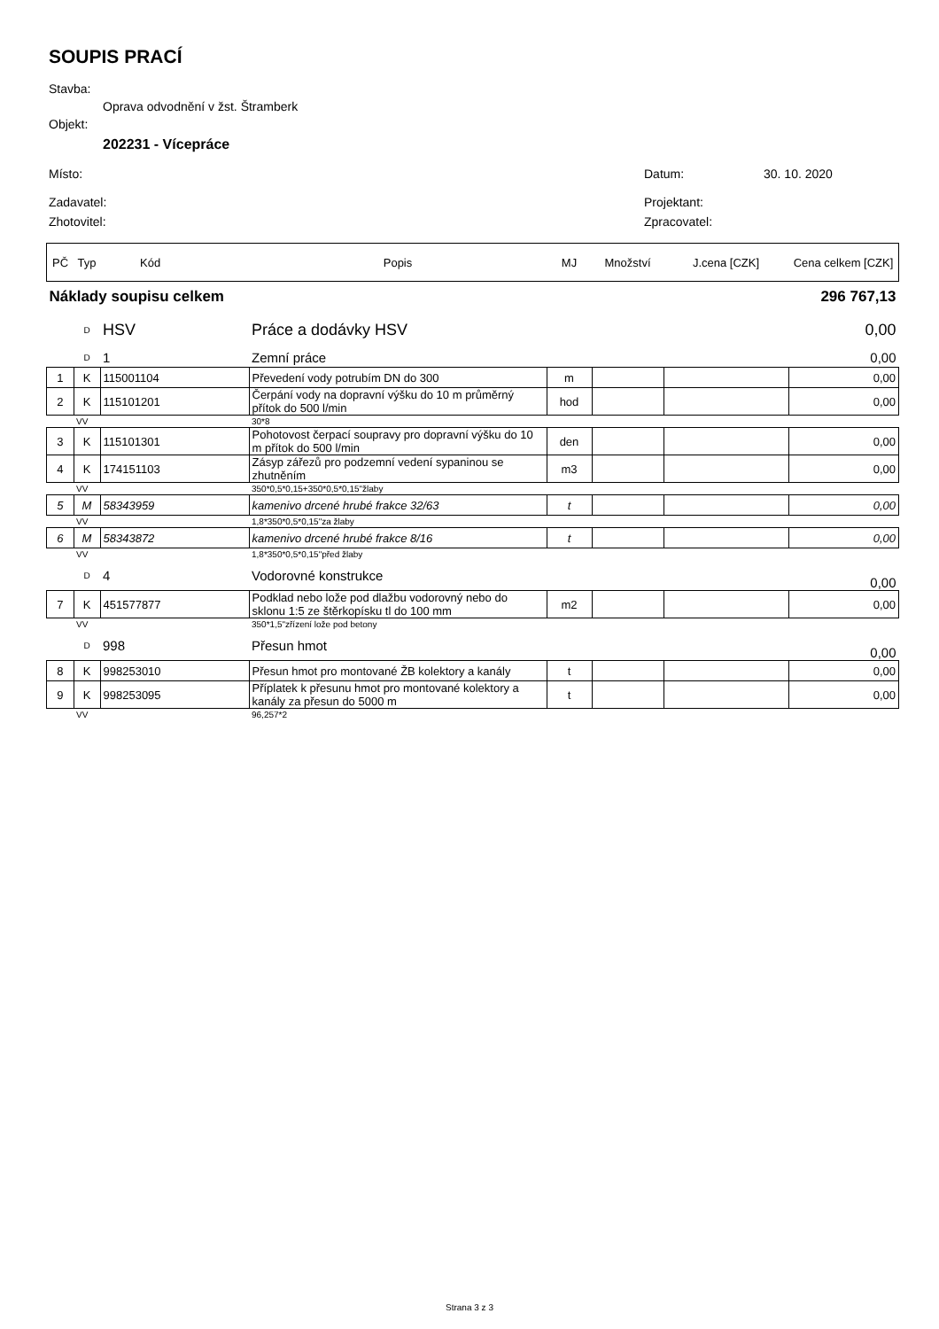SOUPIS PRACÍ
Stavba:
Oprava odvodnění v žst. Štramberk
Objekt:
202231 - Vícepráce
Místo: Datum: 30. 10. 2020
Zadavatel: Projektant:
Zhotovitel: Zpracovatel:
| PČ | Typ | Kód | Popis | MJ | Množství | J.cena [CZK] | Cena celkem [CZK] |
| --- | --- | --- | --- | --- | --- | --- | --- |
| Náklady soupisu celkem | | | | 296 767,13 | | | |
| | D | HSV | Práce a dodávky HSV | 0,00 | | | |
| | D | 1 | Zemní práce | 0,00 | | | |
| 1 | K | 115001104 | Převedení vody potrubím DN do 300 | m | | | 0,00 |
| 2 | K | 115101201 | Čerpání vody na dopravní výšku do 10 m průměrný přítok do 500 l/min | hod | | | 0,00 |
| | VV | | 30*8 | | | | |
| 3 | K | 115101301 | Pohotovost čerpací soupravy pro dopravní výšku do 10 m přítok do 500 l/min | den | | | 0,00 |
| 4 | K | 174151103 | Zásyp zářezů pro podzemní vedení sypaninou se zhutněním | m3 | | | 0,00 |
| | VV | | 350*0,5*0,15+350*0,5*0,15"žlaby | | | | |
| 5 | M | 58343959 | kamenivo drcené hrubé frakce 32/63 | t | | | 0,00 |
| | VV | | 1,8*350*0,5*0,15"za žlaby | | | | |
| 6 | M | 58343872 | kamenivo drcené hrubé frakce 8/16 | t | | | 0,00 |
| | VV | | 1,8*350*0,5*0,15"před žlaby | | | | |
| | D | 4 | Vodorovné konstrukce | 0,00 | | | |
| 7 | K | 451577877 | Podklad nebo lože pod dlažbu vodorovný nebo do sklonu 1:5 ze štěrkopísku tl do 100 mm | m2 | | | 0,00 |
| | VV | | 350*1,5"zřízení lože pod betony | | | | |
| | D | 998 | Přesun hmot | 0,00 | | | |
| 8 | K | 998253010 | Přesun hmot pro montované ŽB kolektory a kanály | t | | | 0,00 |
| 9 | K | 998253095 | Příplatek k přesunu hmot pro montované kolektory a kanály za přesun do 5000 m | t | | | 0,00 |
| | VV | | 96,257*2 | | | | |
Strana 3 z 3